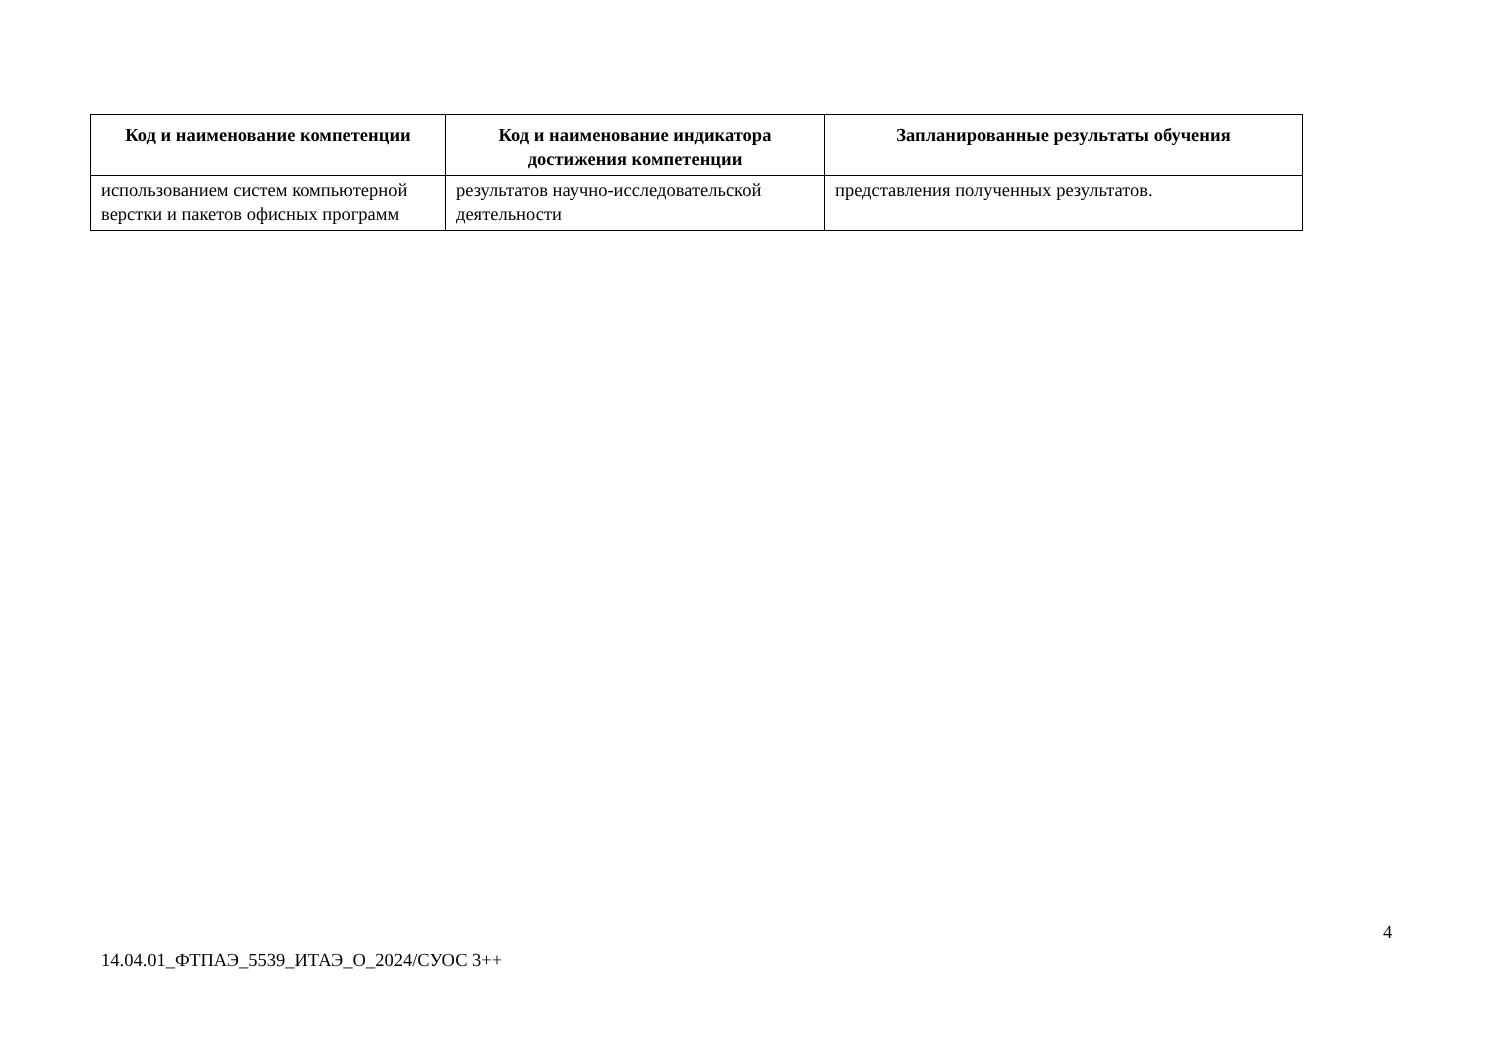| Код и наименование компетенции | Код и наименование индикатора достижения компетенции | Запланированные результаты обучения |
| --- | --- | --- |
| использованием систем компьютерной верстки и пакетов офисных программ | результатов научно-исследовательской деятельности | представления полученных результатов. |
4
14.04.01_ФТПАЭ_5539_ИТАЭ_О_2024/СУОС 3++